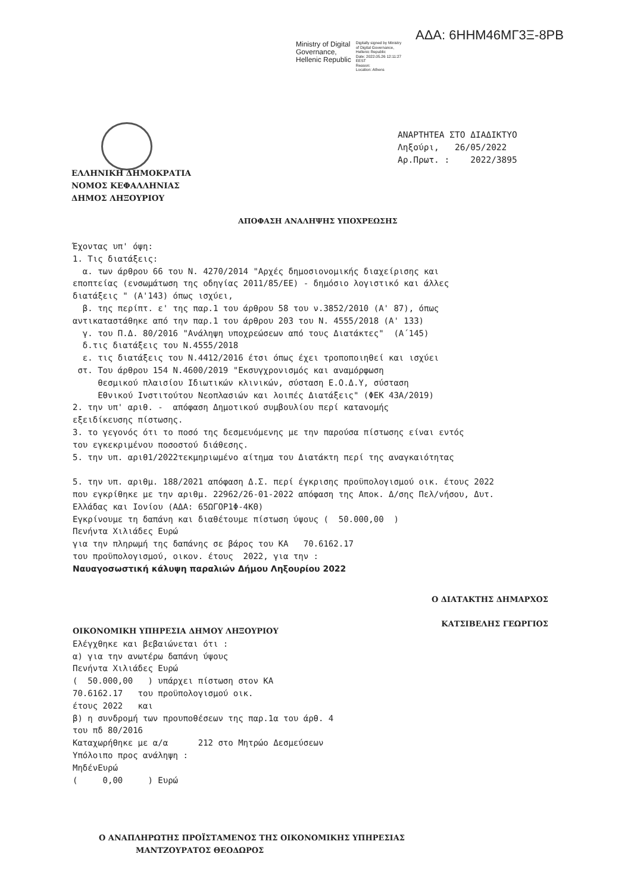ΑΔΑ: 6ΗΗΜ46ΜΓ3Ξ-8ΡΒ
Ministry of Digital
Governance,
Hellenic Republic
Digitally signed by Ministry
of Digital Governance,
Hellenic Republic
Date: 2022.05.26 12:11:27
EEST
Reason:
Location: Athens
ΑΝΑΡΤΗΤΕΑ ΣΤΟ ΔΙΑΔΙΚΤΥΟ
Ληξούρι, 26/05/2022
Αρ.Πρωτ. : 2022/3895
ΕΛΛΗΝΙΚΗ ΔΗΜΟΚΡΑΤΙΑ
ΝΟΜΟΣ ΚΕΦΑΛΛΗΝΙΑΣ
ΔΗΜΟΣ ΛΗΞΟΥΡΙΟΥ
ΑΠΟΦΑΣΗ ΑΝΑΛΗΨΗΣ ΥΠΟΧΡΕΩΣΗΣ
Έχοντας υπ' όψη: 1. Τις διατάξεις: α. των άρθρου 66 του Ν. 4270/2014 "Αρχές δημοσιονομικής διαχείρισης και εποπτείας (ενσωμάτωση της οδηγίας 2011/85/ΕΕ) - δημόσιο λογιστικό και άλλες διατάξεις " (Α'143) όπως ισχύει, β. της περίπτ. ε' της παρ.1 του άρθρου 58 του ν.3852/2010 (Α' 87), όπως αντικαταστάθηκε από την παρ.1 του άρθρου 203 του Ν. 4555/2018 (Α' 133) γ. του Π.Δ. 80/2016 "Ανάληψη υποχρεώσεων από τους Διατάκτες" (Α΄145) δ.τις διατάξεις του Ν.4555/2018 ε. τις διατάξεις του Ν.4412/2016 έτσι όπως έχει τροποποιηθεί και ισχύει στ. Του άρθρου 154 Ν.4600/2019 "Εκσυγχρονισμός και αναμόρφωση θεσμικού πλαισίου Ιδιωτικών κλινικών, σύσταση Ε.Ο.Δ.Υ, σύσταση Εθνικού Ινστιτούτου Νεοπλασιών και λοιπές Διατάξεις" (ΦΕΚ 43Α/2019) 2. την υπ' αριθ. - απόφαση Δημοτικού συμβουλίου περί κατανομής εξειδίκευσης πίστωσης. 3. το γεγονός ότι το ποσό της δεσμευόμενης με την παρούσα πίστωσης είναι εντός του εγκεκριμένου ποσοστού διάθεσης. 5. την υπ. αριθ1/2022τεκμηριωμένο αίτημα του Διατάκτη περί της αναγκαιότητας 5. την υπ. αριθμ. 188/2021 απόφαση Δ.Σ. περί έγκρισης προϋπολογισμού οικ. έτους 2022 που εγκρίθηκε με την αριθμ. 22962/26-01-2022 απόφαση της Αποκ. Δ/σης Πελ/νήσου, Δυτ. Ελλάδας και Ιονίου (ΑΔΑ: 65ΩΓΟΡ1Φ-4ΚΘ) Εγκρίνουμε τη δαπάνη και διαθέτουμε πίστωση ύψους ( 50.000,00 ) Πενήντα Χιλιάδες Ευρώ για την πληρωμή της δαπάνης σε βάρος του ΚΑ 70.6162.17 του προϋπολογισμού, οικον. έτους 2022, για την : Ναυαγοσωστική κάλυψη παραλιών Δήμου Ληξουρίου 2022
Ο ΔΙΑΤΑΚΤΗΣ ΔΗΜΑΡΧΟΣ
ΚΑΤΣΙΒΕΛΗΣ ΓΕΩΡΓΙΟΣ
ΟΙΚΟΝΟΜΙΚΗ ΥΠΗΡΕΣΙΑ ΔΗΜΟΥ ΛΗΞΟΥΡΙΟΥ Ελέγχθηκε και βεβαιώνεται ότι : α) για την ανωτέρω δαπάνη ύψους Πενήντα Χιλιάδες Ευρώ ( 50.000,00 ) υπάρχει πίστωση στον ΚΑ 70.6162.17 του προϋπολογισμού οικ. έτους 2022 και β) η συνδρομή των προυποθέσεων της παρ.1α του άρθ. 4 του πδ 80/2016 Καταχωρήθηκε με α/α 212 στο Μητρώο Δεσμεύσεων Υπόλοιπο προς ανάληψη : ΜηδένΕυρώ ( 0,00 ) Ευρώ
Ο ΑΝΑΠΛΗΡΩΤΗΣ ΠΡΟΪΣΤΑΜΕΝΟΣ ΤΗΣ ΟΙΚΟΝΟΜΙΚΗΣ ΥΠΗΡΕΣΙΑΣ
ΜΑΝΤΖΟΥΡΑΤΟΣ ΘΕΟΔΩΡΟΣ